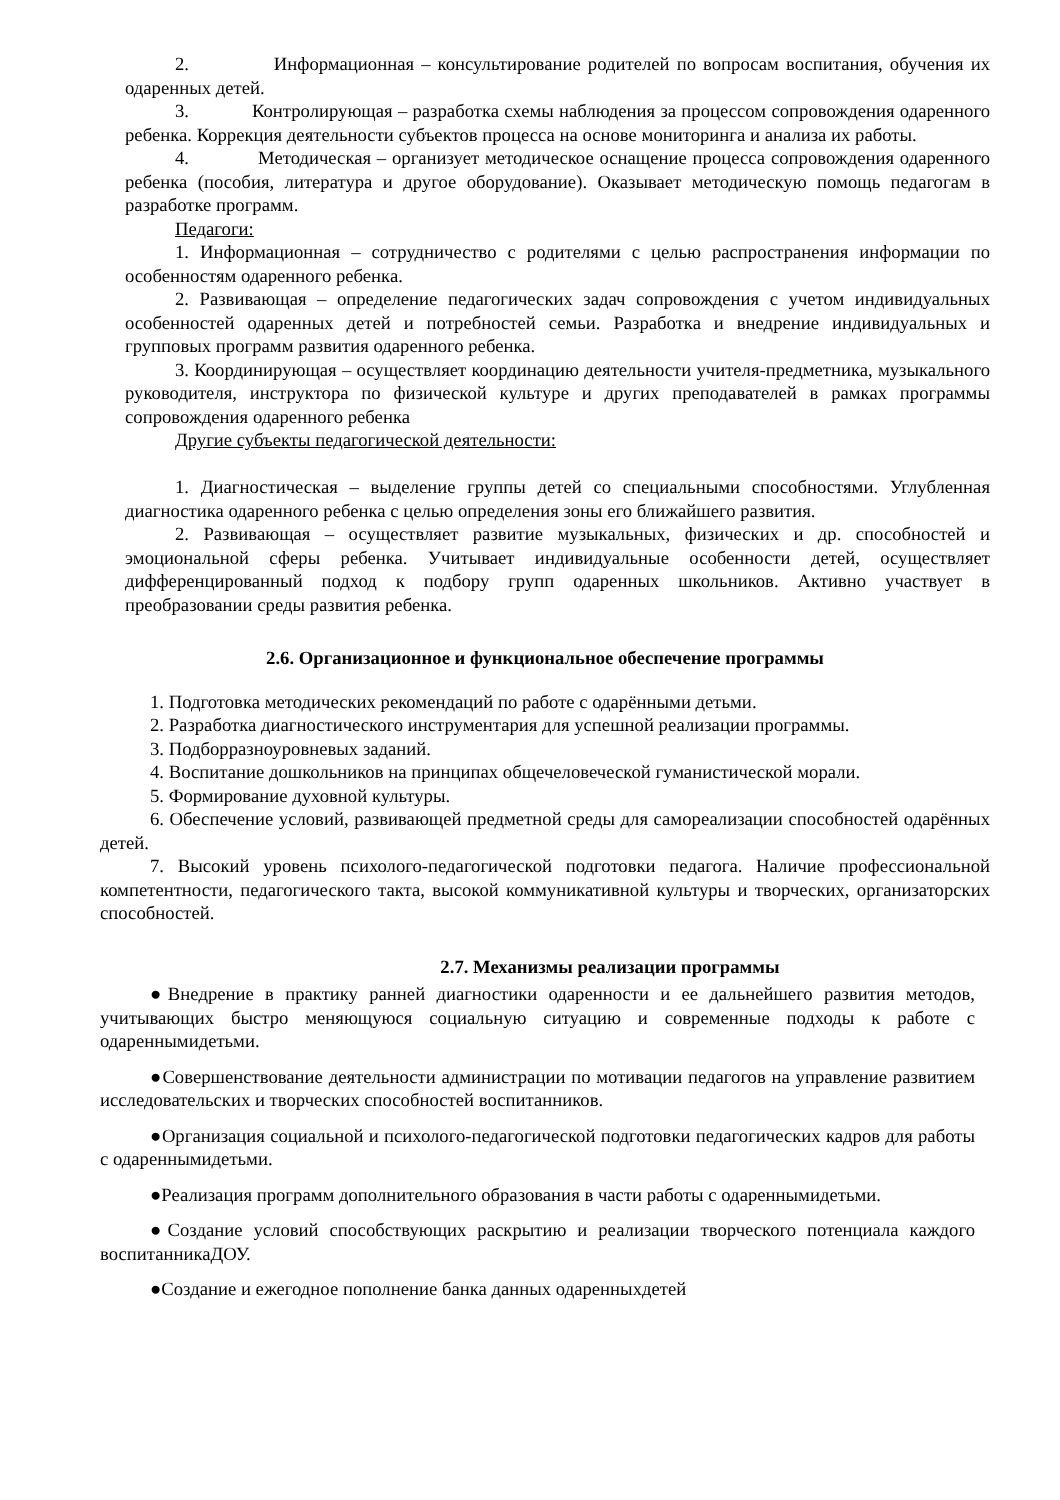2. Информационная – консультирование родителей по вопросам воспитания, обучения их одаренных детей.
3. Контролирующая – разработка схемы наблюдения за процессом сопровождения одаренного ребенка. Коррекция деятельности субъектов процесса на основе мониторинга и анализа их работы.
4. Методическая – организует методическое оснащение процесса сопровождения одаренного ребенка (пособия, литература и другое оборудование). Оказывает методическую помощь педагогам в разработке программ.
Педагоги:
1. Информационная – сотрудничество с родителями с целью распространения информации по особенностям одаренного ребенка.
2. Развивающая – определение педагогических задач сопровождения с учетом индивидуальных особенностей одаренных детей и потребностей семьи. Разработка и внедрение индивидуальных и групповых программ развития одаренного ребенка.
3. Координирующая – осуществляет координацию деятельности учителя-предметника, музыкального руководителя, инструктора по физической культуре и других преподавателей в рамках программы сопровождения одаренного ребенка
Другие субъекты педагогической деятельности:
1. Диагностическая – выделение группы детей со специальными способностями. Углубленная диагностика одаренного ребенка с целью определения зоны его ближайшего развития.
2. Развивающая – осуществляет развитие музыкальных, физических и др. способностей и эмоциональной сферы ребенка. Учитывает индивидуальные особенности детей, осуществляет дифференцированный подход к подбору групп одаренных школьников. Активно участвует в преобразовании среды развития ребенка.
2.6. Организационное и функциональное обеспечение программы
1. Подготовка методических рекомендаций по работе с одарёнными детьми.
2. Разработка диагностического инструментария для успешной реализации программы.
3. Подборразноуровневых заданий.
4. Воспитание дошкольников на принципах общечеловеческой гуманистической морали.
5. Формирование духовной культуры.
6. Обеспечение условий, развивающей предметной среды для самореализации способностей одарённых детей.
7. Высокий уровень психолого-педагогической подготовки педагога. Наличие профессиональной компетентности, педагогического такта, высокой коммуникативной культуры и творческих, организаторских способностей.
2.7. Механизмы реализации программы
●Внедрение в практику ранней диагностики одаренности и ее дальнейшего развития методов, учитывающих быстро меняющуюся социальную ситуацию и современные подходы к работе с одареннымидетьми.
●Совершенствование деятельности администрации по мотивации педагогов на управление развитием исследовательских и творческих способностей воспитанников.
●Организация социальной и психолого-педагогической подготовки педагогических кадров для работы с одареннымидетьми.
●Реализация программ дополнительного образования в части работы с одареннымидетьми.
●Создание условий способствующих раскрытию и реализации творческого потенциала каждого воспитанникаДОУ.
●Создание и ежегодное пополнение банка данных одаренныхдетей